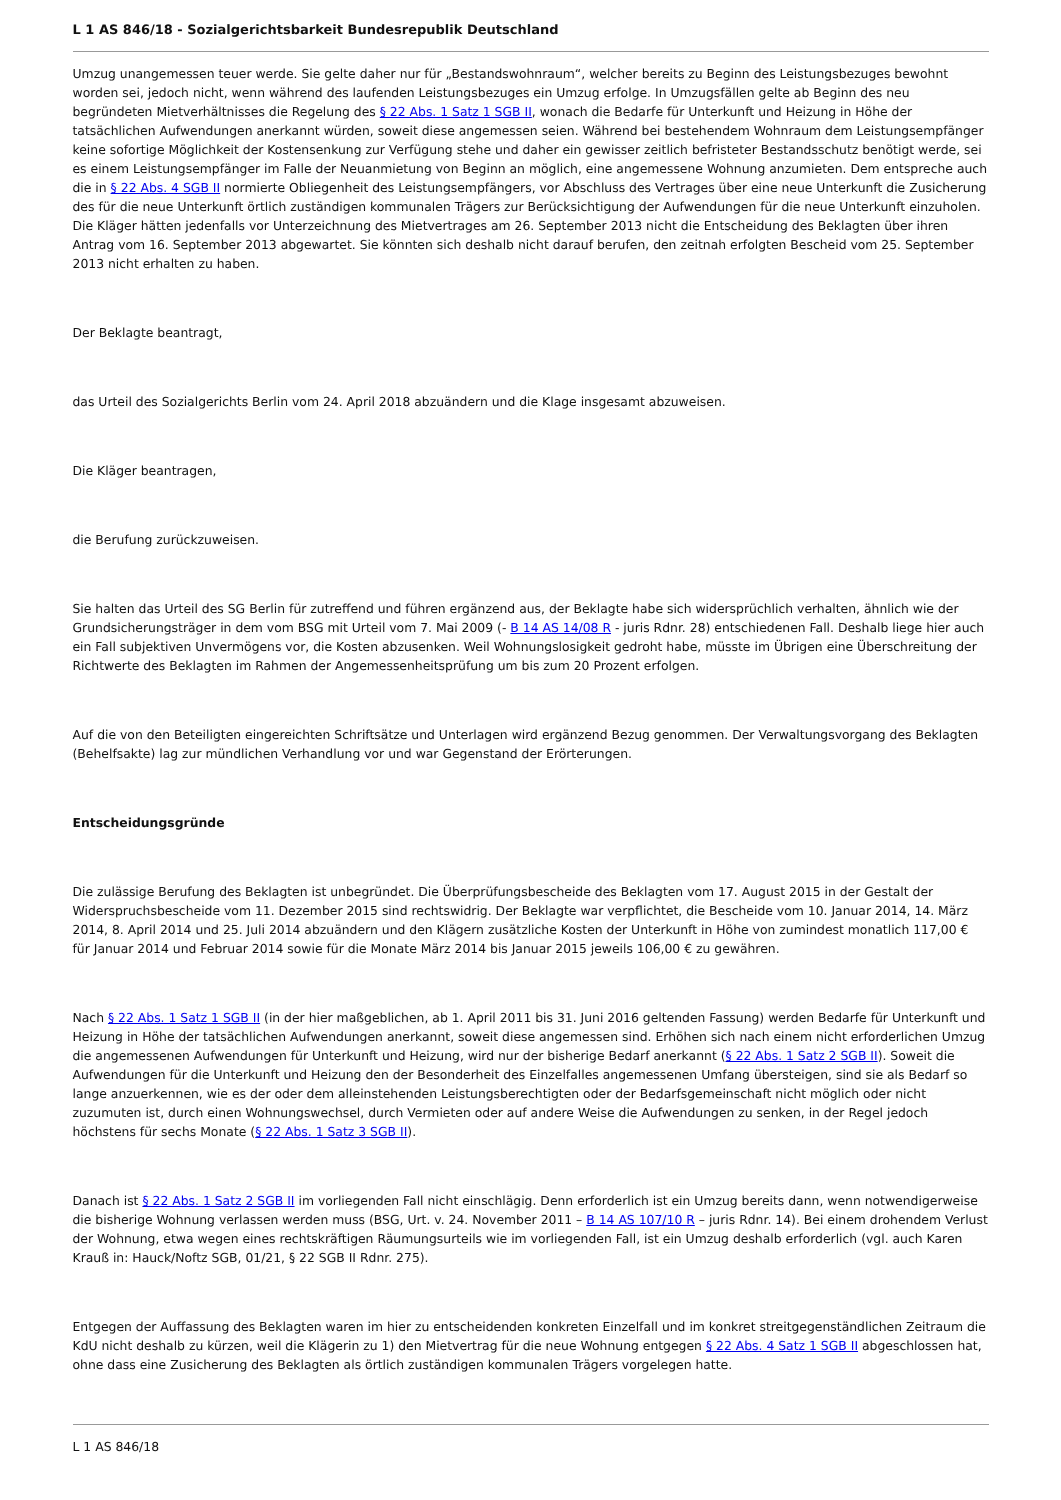L 1 AS 846/18 - Sozialgerichtsbarkeit Bundesrepublik Deutschland
Umzug unangemessen teuer werde. Sie gelte daher nur für „Bestandswohnraum“, welcher bereits zu Beginn des Leistungsbezuges bewohnt worden sei, jedoch nicht, wenn während des laufenden Leistungsbezuges ein Umzug erfolge. In Umzugsfällen gelte ab Beginn des neu begründeten Mietverhältnisses die Regelung des § 22 Abs. 1 Satz 1 SGB II, wonach die Bedarfe für Unterkunft und Heizung in Höhe der tatsächlichen Aufwendungen anerkannt würden, soweit diese angemessen seien. Während bei bestehendem Wohnraum dem Leistungsempfänger keine sofortige Möglichkeit der Kostensenkung zur Verfügung stehe und daher ein gewisser zeitlich befristeter Bestandsschutz benötigt werde, sei es einem Leistungsempfänger im Falle der Neuanmietung von Beginn an möglich, eine angemessene Wohnung anzumieten. Dem entspreche auch die in § 22 Abs. 4 SGB II normierte Obliegenheit des Leistungsempfängers, vor Abschluss des Vertrages über eine neue Unterkunft die Zusicherung des für die neue Unterkunft örtlich zuständigen kommunalen Trägers zur Berücksichtigung der Aufwendungen für die neue Unterkunft einzuholen. Die Kläger hätten jedenfalls vor Unterzeichnung des Mietvertrages am 26. September 2013 nicht die Entscheidung des Beklagten über ihren Antrag vom 16. September 2013 abgewartet. Sie könnten sich deshalb nicht darauf berufen, den zeitnah erfolgten Bescheid vom 25. September 2013 nicht erhalten zu haben.
Der Beklagte beantragt,
das Urteil des Sozialgerichts Berlin vom 24. April 2018 abzuändern und die Klage insgesamt abzuweisen.
Die Kläger beantragen,
die Berufung zurückzuweisen.
Sie halten das Urteil des SG Berlin für zutreffend und führen ergänzend aus, der Beklagte habe sich widersprüchlich verhalten, ähnlich wie der Grundsicherungsträger in dem vom BSG mit Urteil vom 7. Mai 2009 (- B 14 AS 14/08 R - juris Rdnr. 28) entschiedenen Fall. Deshalb liege hier auch ein Fall subjektiven Unvermögens vor, die Kosten abzusenken. Weil Wohnungslosigkeit gedroht habe, müsste im Übrigen eine Überschreitung der Richtwerte des Beklagten im Rahmen der Angemessenheitsprüfung um bis zum 20 Prozent erfolgen.
Auf die von den Beteiligten eingereichten Schriftsätze und Unterlagen wird ergänzend Bezug genommen. Der Verwaltungsvorgang des Beklagten (Behelfsakte) lag zur mündlichen Verhandlung vor und war Gegenstand der Erörterungen.
Entscheidungsgründe
Die zulässige Berufung des Beklagten ist unbegründet. Die Überprüfungsbescheide des Beklagten vom 17. August 2015 in der Gestalt der Widerspruchsbescheide vom 11. Dezember 2015 sind rechtswidrig. Der Beklagte war verpflichtet, die Bescheide vom 10. Januar 2014, 14. März 2014, 8. April 2014 und 25. Juli 2014 abzuändern und den Klägern zusätzliche Kosten der Unterkunft in Höhe von zumindest monatlich 117,00 € für Januar 2014 und Februar 2014 sowie für die Monate März 2014 bis Januar 2015 jeweils 106,00 € zu gewähren.
Nach § 22 Abs. 1 Satz 1 SGB II (in der hier maßgeblichen, ab 1. April 2011 bis 31. Juni 2016 geltenden Fassung) werden Bedarfe für Unterkunft und Heizung in Höhe der tatsächlichen Aufwendungen anerkannt, soweit diese angemessen sind. Erhöhen sich nach einem nicht erforderlichen Umzug die angemessenen Aufwendungen für Unterkunft und Heizung, wird nur der bisherige Bedarf anerkannt (§ 22 Abs. 1 Satz 2 SGB II). Soweit die Aufwendungen für die Unterkunft und Heizung den der Besonderheit des Einzelfalles angemessenen Umfang übersteigen, sind sie als Bedarf so lange anzuerkennen, wie es der oder dem alleinstehenden Leistungsberechtigten oder der Bedarfsgemeinschaft nicht möglich oder nicht zuzumuten ist, durch einen Wohnungswechsel, durch Vermieten oder auf andere Weise die Aufwendungen zu senken, in der Regel jedoch höchstens für sechs Monate (§ 22 Abs. 1 Satz 3 SGB II).
Danach ist § 22 Abs. 1 Satz 2 SGB II im vorliegenden Fall nicht einschlägig. Denn erforderlich ist ein Umzug bereits dann, wenn notwendigerweise die bisherige Wohnung verlassen werden muss (BSG, Urt. v. 24. November 2011 – B 14 AS 107/10 R – juris Rdnr. 14). Bei einem drohendem Verlust der Wohnung, etwa wegen eines rechtskräftigen Räumungsurteils wie im vorliegenden Fall, ist ein Umzug deshalb erforderlich (vgl. auch Karen Krauß in: Hauck/Noftz SGB, 01/21, § 22 SGB II Rdnr. 275).
Entgegen der Auffassung des Beklagten waren im hier zu entscheidenden konkreten Einzelfall und im konkret streitgegenständlichen Zeitraum die KdU nicht deshalb zu kürzen, weil die Klägerin zu 1) den Mietvertrag für die neue Wohnung entgegen § 22 Abs. 4 Satz 1 SGB II abgeschlossen hat, ohne dass eine Zusicherung des Beklagten als örtlich zuständigen kommunalen Trägers vorgelegen hatte.
L 1 AS 846/18